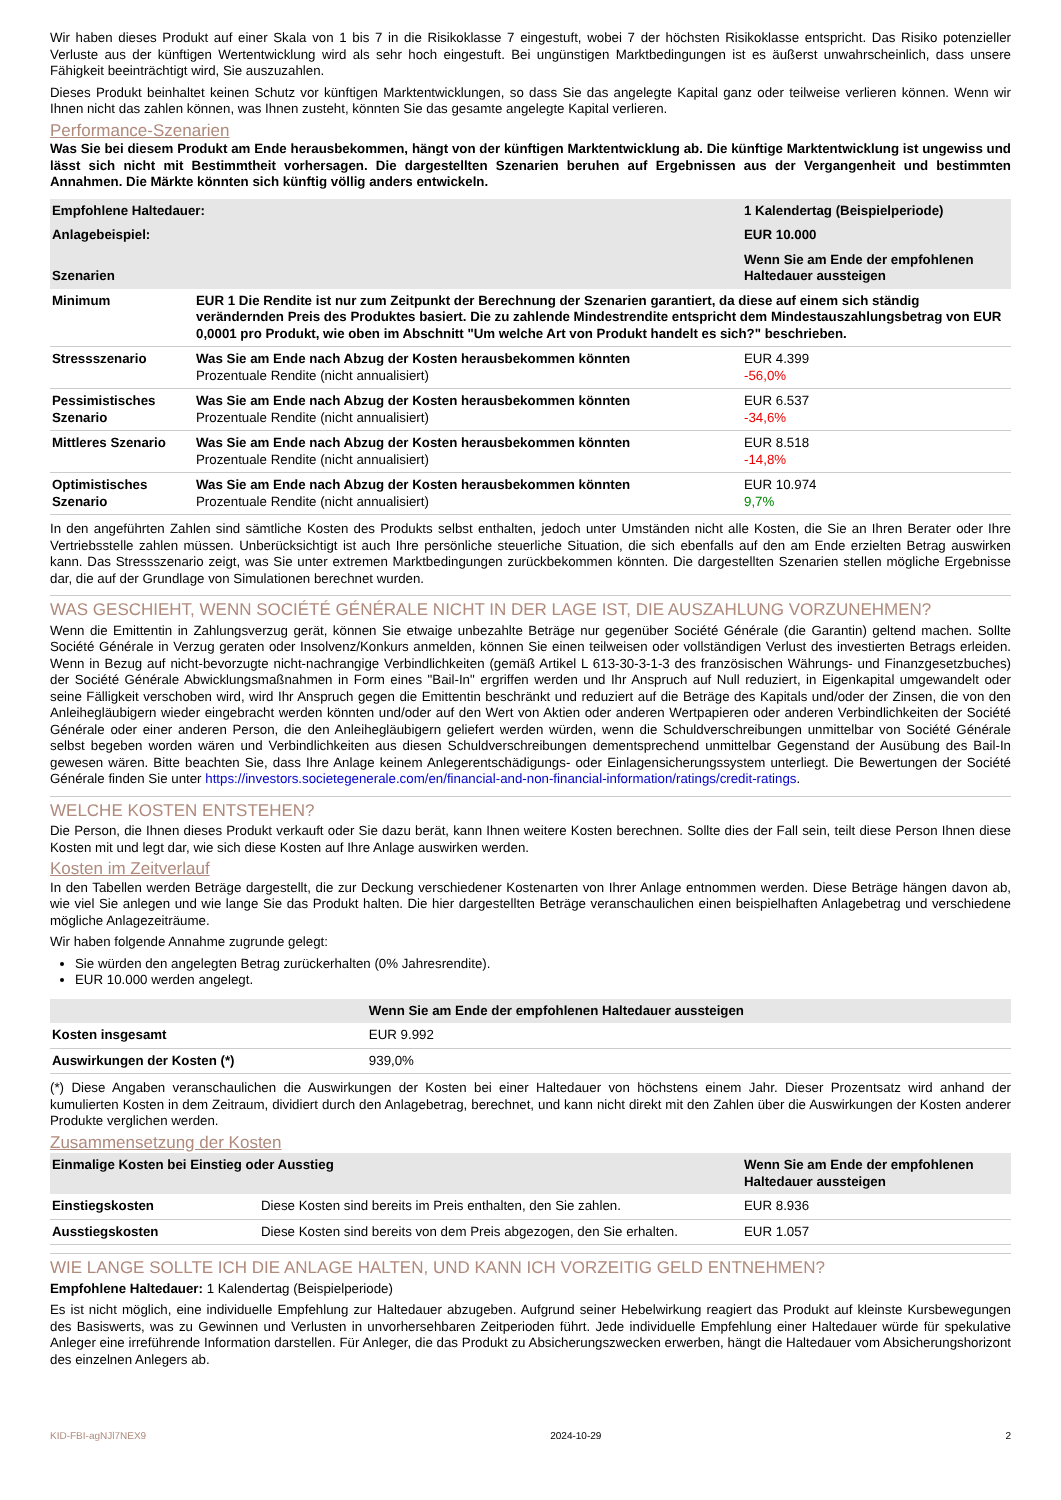Wir haben dieses Produkt auf einer Skala von 1 bis 7 in die Risikoklasse 7 eingestuft, wobei 7 der höchsten Risikoklasse entspricht. Das Risiko potenzieller Verluste aus der künftigen Wertentwicklung wird als sehr hoch eingestuft. Bei ungünstigen Marktbedingungen ist es äußerst unwahrscheinlich, dass unsere Fähigkeit beeinträchtigt wird, Sie auszuzahlen.
Dieses Produkt beinhaltet keinen Schutz vor künftigen Marktentwicklungen, so dass Sie das angelegte Kapital ganz oder teilweise verlieren können. Wenn wir Ihnen nicht das zahlen können, was Ihnen zusteht, könnten Sie das gesamte angelegte Kapital verlieren.
Performance-Szenarien
Was Sie bei diesem Produkt am Ende herausbekommen, hängt von der künftigen Marktentwicklung ab. Die künftige Marktentwicklung ist ungewiss und lässt sich nicht mit Bestimmtheit vorhersagen. Die dargestellten Szenarien beruhen auf Ergebnissen aus der Vergangenheit und bestimmten Annahmen. Die Märkte könnten sich künftig völlig anders entwickeln.
| Empfohlene Haltedauer: | | 1 Kalendertag (Beispielperiode) |
| --- | --- | --- |
| Anlagebeispiel: | | EUR 10.000 |
| Szenarien | | Wenn Sie am Ende der empfohlenen Haltedauer aussteigen |
| Minimum | EUR 1 Die Rendite ist nur zum Zeitpunkt der Berechnung der Szenarien garantiert, da diese auf einem sich ständig verändernden Preis des Produktes basiert. Die zu zahlende Mindestrendite entspricht dem Mindestauszahlungsbetrag von EUR 0,0001 pro Produkt, wie oben im Abschnitt "Um welche Art von Produkt handelt es sich?" beschrieben. | |
| Stressszenario | Was Sie am Ende nach Abzug der Kosten herausbekommen könnten Prozentuale Rendite (nicht annualisiert) | EUR 4.399 -56,0% |
| Pessimistisches Szenario | Was Sie am Ende nach Abzug der Kosten herausbekommen könnten Prozentuale Rendite (nicht annualisiert) | EUR 6.537 -34,6% |
| Mittleres Szenario | Was Sie am Ende nach Abzug der Kosten herausbekommen könnten Prozentuale Rendite (nicht annualisiert) | EUR 8.518 -14,8% |
| Optimistisches Szenario | Was Sie am Ende nach Abzug der Kosten herausbekommen könnten Prozentuale Rendite (nicht annualisiert) | EUR 10.974 9,7% |
In den angeführten Zahlen sind sämtliche Kosten des Produkts selbst enthalten, jedoch unter Umständen nicht alle Kosten, die Sie an Ihren Berater oder Ihre Vertriebsstelle zahlen müssen. Unberücksichtigt ist auch Ihre persönliche steuerliche Situation, die sich ebenfalls auf den am Ende erzielten Betrag auswirken kann. Das Stressszenario zeigt, was Sie unter extremen Marktbedingungen zurückbekommen könnten. Die dargestellten Szenarien stellen mögliche Ergebnisse dar, die auf der Grundlage von Simulationen berechnet wurden.
WAS GESCHIEHT, WENN SOCIÉTÉ GÉNÉRALE NICHT IN DER LAGE IST, DIE AUSZAHLUNG VORZUNEHMEN?
Wenn die Emittentin in Zahlungsverzug gerät, können Sie etwaige unbezahlte Beträge nur gegenüber Société Générale (die Garantin) geltend machen. Sollte Société Générale in Verzug geraten oder Insolvenz/Konkurs anmelden, können Sie einen teilweisen oder vollständigen Verlust des investierten Betrags erleiden. Wenn in Bezug auf nicht-bevorzugte nicht-nachrangige Verbindlichkeiten (gemäß Artikel L 613-30-3-1-3 des französischen Währungs- und Finanzgesetzbuches) der Société Générale Abwicklungsmaßnahmen in Form eines "Bail-In" ergriffen werden und Ihr Anspruch auf Null reduziert, in Eigenkapital umgewandelt oder seine Fälligkeit verschoben wird, wird Ihr Anspruch gegen die Emittentin beschränkt und reduziert auf die Beträge des Kapitals und/oder der Zinsen, die von den Anleihegläubigern wieder eingebracht werden könnten und/oder auf den Wert von Aktien oder anderen Wertpapieren oder anderen Verbindlichkeiten der Société Générale oder einer anderen Person, die den Anleihegläubigern geliefert werden würden, wenn die Schuldverschreibungen unmittelbar von Société Générale selbst begeben worden wären und Verbindlichkeiten aus diesen Schuldverschreibungen dementsprechend unmittelbar Gegenstand der Ausübung des Bail-In gewesen wären. Bitte beachten Sie, dass Ihre Anlage keinem Anlegerentschädigungs- oder Einlagensicherungssystem unterliegt. Die Bewertungen der Société Générale finden Sie unter https://investors.societegenerale.com/en/financial-and-non-financial-information/ratings/credit-ratings.
WELCHE KOSTEN ENTSTEHEN?
Die Person, die Ihnen dieses Produkt verkauft oder Sie dazu berät, kann Ihnen weitere Kosten berechnen. Sollte dies der Fall sein, teilt diese Person Ihnen diese Kosten mit und legt dar, wie sich diese Kosten auf Ihre Anlage auswirken werden.
Kosten im Zeitverlauf
In den Tabellen werden Beträge dargestellt, die zur Deckung verschiedener Kostenarten von Ihrer Anlage entnommen werden. Diese Beträge hängen davon ab, wie viel Sie anlegen und wie lange Sie das Produkt halten. Die hier dargestellten Beträge veranschaulichen einen beispielhaften Anlagebetrag und verschiedene mögliche Anlagezeiträume.
Wir haben folgende Annahme zugrunde gelegt:
Sie würden den angelegten Betrag zurückerhalten (0% Jahresrendite).
EUR 10.000 werden angelegt.
| | Wenn Sie am Ende der empfohlenen Haltedauer aussteigen |
| --- | --- |
| Kosten insgesamt | EUR 9.992 |
| Auswirkungen der Kosten (*) | 939,0% |
(*) Diese Angaben veranschaulichen die Auswirkungen der Kosten bei einer Haltedauer von höchstens einem Jahr. Dieser Prozentsatz wird anhand der kumulierten Kosten in dem Zeitraum, dividiert durch den Anlagebetrag, berechnet, und kann nicht direkt mit den Zahlen über die Auswirkungen der Kosten anderer Produkte verglichen werden.
Zusammensetzung der Kosten
| Einmalige Kosten bei Einstieg oder Ausstieg | | Wenn Sie am Ende der empfohlenen Haltedauer aussteigen |
| --- | --- | --- |
| Einstiegskosten | Diese Kosten sind bereits im Preis enthalten, den Sie zahlen. | EUR 8.936 |
| Ausstiegskosten | Diese Kosten sind bereits von dem Preis abgezogen, den Sie erhalten. | EUR 1.057 |
WIE LANGE SOLLTE ICH DIE ANLAGE HALTEN, UND KANN ICH VORZEITIG GELD ENTNEHMEN?
Empfohlene Haltedauer: 1 Kalendertag (Beispielperiode)
Es ist nicht möglich, eine individuelle Empfehlung zur Haltedauer abzugeben. Aufgrund seiner Hebelwirkung reagiert das Produkt auf kleinste Kursbewegungen des Basiswerts, was zu Gewinnen und Verlusten in unvorhersehbaren Zeitperioden führt. Jede individuelle Empfehlung einer Haltedauer würde für spekulative Anleger eine irreführende Information darstellen. Für Anleger, die das Produkt zu Absicherungszwecken erwerben, hängt die Haltedauer vom Absicherungshorizont des einzelnen Anlegers ab.
KID-FBI-agNJl7NEX9 2024-10-29 2